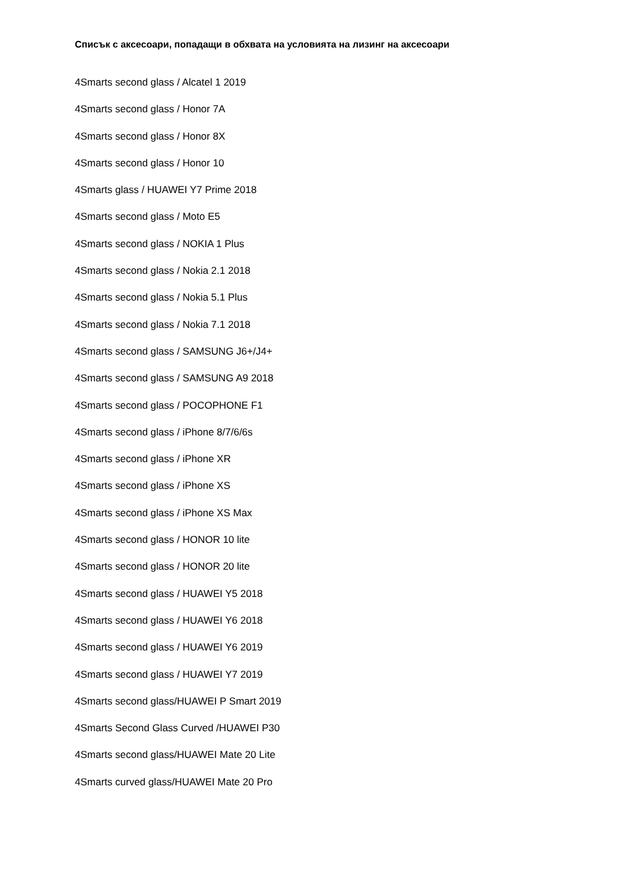Списък с аксесоари, попадащи в обхвата на условията на лизинг на аксесоари
4Smarts second glass / Alcatel 1 2019
4Smarts second glass / Honor 7A
4Smarts second glass / Honor 8X
4Smarts second glass / Honor 10
4Smarts glass / HUAWEI Y7 Prime 2018
4Smarts second glass / Moto E5
4Smarts second glass / NOKIA 1 Plus
4Smarts second glass / Nokia 2.1 2018
4Smarts second glass / Nokia 5.1 Plus
4Smarts second glass / Nokia 7.1 2018
4Smarts second glass / SAMSUNG J6+/J4+
4Smarts second glass / SAMSUNG A9 2018
4Smarts second glass / POCOPHONE F1
4Smarts second glass / iPhone 8/7/6/6s
4Smarts second glass / iPhone XR
4Smarts second glass / iPhone XS
4Smarts second glass / iPhone XS Max
4Smarts second glass / HONOR 10 lite
4Smarts second glass / HONOR 20 lite
4Smarts second glass / HUAWEI Y5 2018
4Smarts second glass / HUAWEI Y6 2018
4Smarts second glass / HUAWEI Y6 2019
4Smarts second glass / HUAWEI Y7 2019
4Smarts second glass/HUAWEI P Smart 2019
4Smarts Second Glass Curved /HUAWEI P30
4Smarts second glass/HUAWEI Mate 20 Lite
4Smarts curved glass/HUAWEI Mate 20 Pro